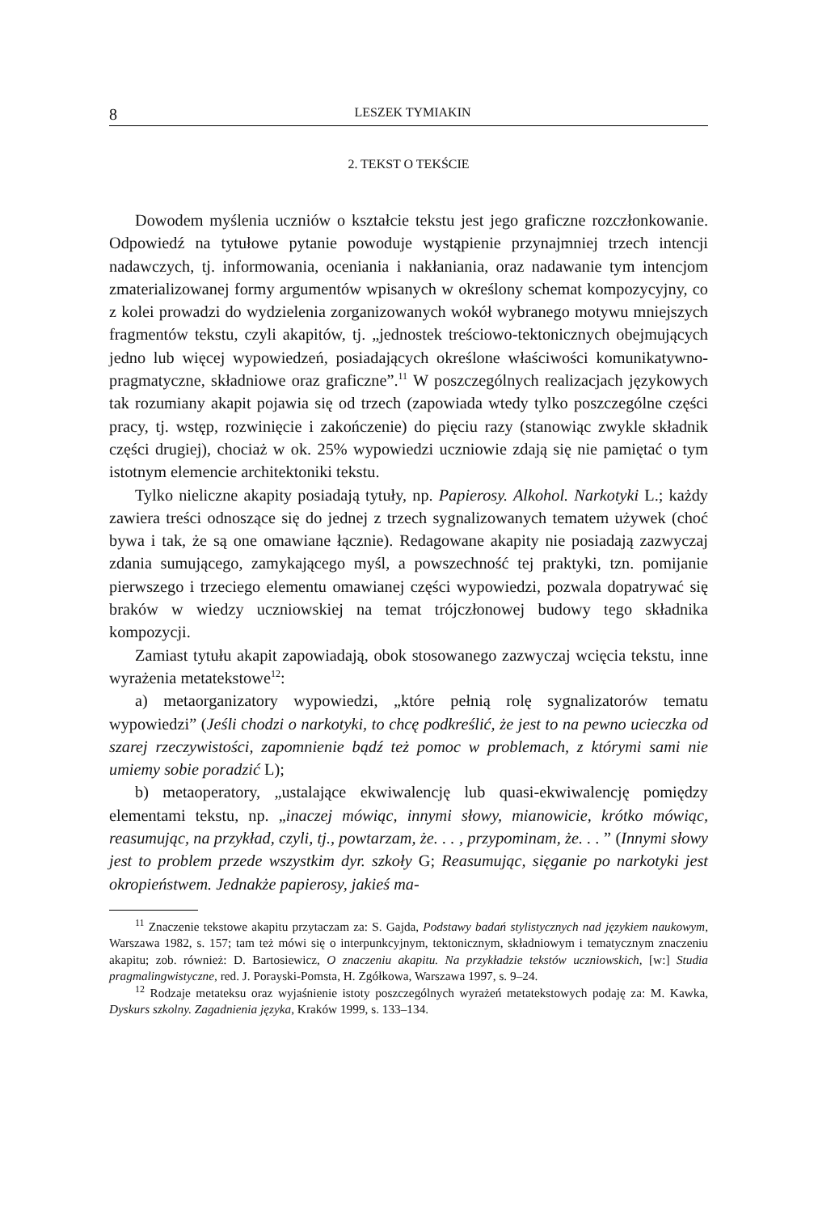8 LESZEK TYMIAKIN
2. TEKST O TEKŚCIE
Dowodem myślenia uczniów o kształcie tekstu jest jego graficzne rozczłonkowanie. Odpowiedź na tytułowe pytanie powoduje wystąpienie przynajmniej trzech intencji nadawczych, tj. informowania, oceniania i nakłaniania, oraz nadawanie tym intencjom zmaterializowanej formy argumentów wpisanych w określony schemat kompozycyjny, co z kolei prowadzi do wydzielenia zorganizowanych wokół wybranego motywu mniejszych fragmentów tekstu, czyli akapitów, tj. „jednostek treściowo-tektonicznych obejmujących jedno lub więcej wypowiedzeń, posiadających określone właściwości komunikatywno-pragmatyczne, składniowe oraz graficzne”.<sup>11</sup> W poszczególnych realizacjach językowych tak rozumiany akapit pojawia się od trzech (zapowiada wtedy tylko poszczególne części pracy, tj. wstęp, rozwinięcie i zakończenie) do pięciu razy (stanowiąc zwykle składnik części drugiej), chociaż w ok. 25% wypowiedzi uczniowie zdają się nie pamiętać o tym istotnym elemencie architektoniki tekstu.
Tylko nieliczne akapity posiadają tytuły, np. Papierosy. Alkohol. Narkotyki L.; każdy zawiera treści odnoszące się do jednej z trzech sygnalizowanych tematem używek (choć bywa i tak, że są one omawiane łącznie). Redagowane akapity nie posiadają zazwyczaj zdania sumującego, zamykającego myśl, a powszechność tej praktyki, tzn. pomijanie pierwszego i trzeciego elementu omawianej części wypowiedzi, pozwala dopatrywać się braków w wiedzy uczniowskiej na temat trójczłonowej budowy tego składnika kompozycji.
Zamiast tytułu akapit zapowiadają, obok stosowanego zazwyczaj wcięcia tekstu, inne wyrażenia metatekstowe<sup>12</sup>:
a) metaorganizatory wypowiedzi, „które pełnią rolę sygnalizatorów tematu wypowiedzi” (Jeśli chodzi o narkotyki, to chcę podkreślić, że jest to na pewno ucieczka od szarej rzeczywistości, zapomnienie bądź też pomoc w problemach, z którymi sami nie umiemy sobie poradzić L);
b) metaoperatory, „ustalające ekwiwalencję lub quasi-ekwiwalencję pomiędzy elementami tekstu, np. „inaczej mówiąc, innymi słowy, mianowicie, krótko mówiąc, reasumując, na przykład, czyli, tj., powtarzam, że. . . , przypominam, że. . . ” (Innymi słowy jest to problem przede wszystkim dyr. szkoły G; Reasumując, sięganie po narkotyki jest okropieństwem. Jednakże papierosy, jakieś ma-
<sup>11</sup> Znaczenie tekstowe akapitu przytaczam za: S. Gajda, Podstawy badań stylistycznych nad językiem naukowym, Warszawa 1982, s. 157; tam też mówi się o interpunkcyjnym, tektonicznym, składniowym i tematycznym znaczeniu akapitu; zob. również: D. Bartosiewicz, O znaczeniu akapitu. Na przykładzie tekstów uczniowskich, [w:] Studia pragmalingwistyczne, red. J. Porayski-Pomsta, H. Zgółkowa, Warszawa 1997, s. 9–24.
<sup>12</sup> Rodzaje metateksu oraz wyjaśnienie istoty poszczególnych wyrażeń metatekstowych podaję za: M. Kawka, Dyskurs szkolny. Zagadnienia języka, Kraków 1999, s. 133–134.